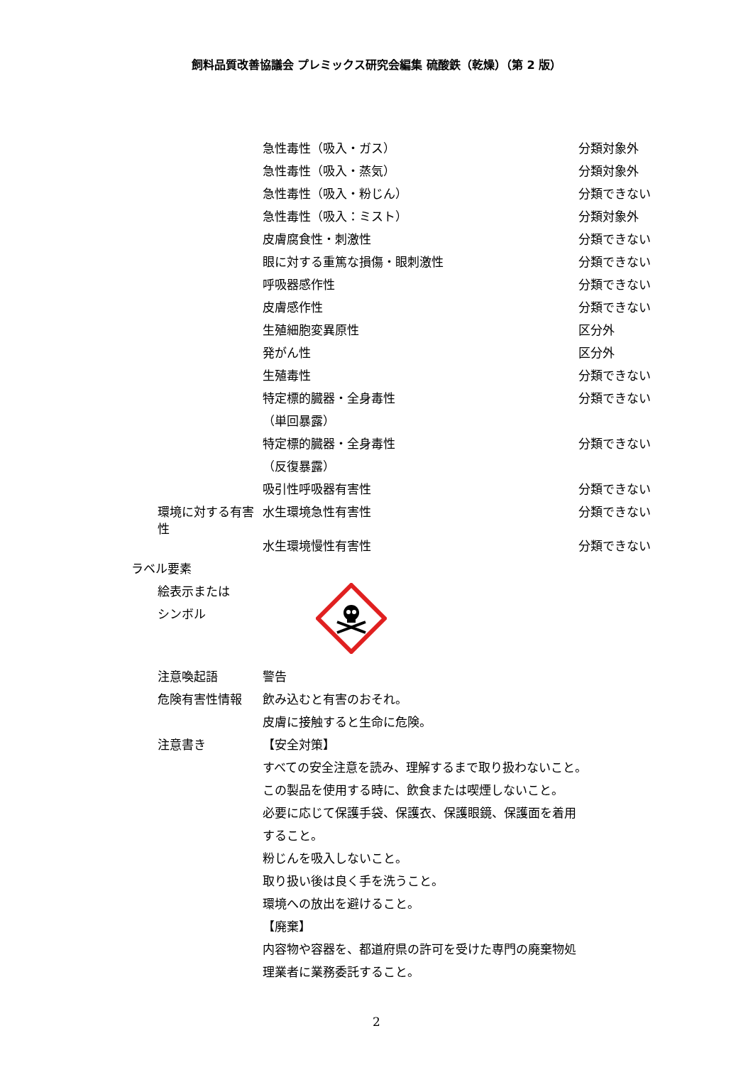飼料品質改善協議会 プレミックス研究会編集 硫酸鉄（乾燥）（第 2 版）
| | 急性毒性（吸入・ガス） | 分類対象外 |
| | 急性毒性（吸入・蒸気） | 分類対象外 |
| | 急性毒性（吸入・粉じん） | 分類できない |
| | 急性毒性（吸入：ミスト） | 分類対象外 |
| | 皮膚腐食性・刺激性 | 分類できない |
| | 眼に対する重篤な損傷・眼刺激性 | 分類できない |
| | 呼吸器感作性 | 分類できない |
| | 皮膚感作性 | 分類できない |
| | 生殖細胞変異原性 | 区分外 |
| | 発がん性 | 区分外 |
| | 生殖毒性 | 分類できない |
| | 特定標的臓器・全身毒性 （単回暴露） | 分類できない |
| | 特定標的臓器・全身毒性 （反復暴露） | 分類できない |
| | 吸引性呼吸器有害性 | 分類できない |
| 環境に対する有害性 | 水生環境急性有害性 | 分類できない |
| | 水生環境慢性有害性 | 分類できない |
| ラベル要素 | | |
| 絵表示または シンボル | | |
| 注意喚起語 | 警告 | |
| 危険有害性情報 | 飲み込むと有害のおそれ。 | |
| | 皮膚に接触すると生命に危険。 | |
| 注意書き | 【安全対策】 | |
| | すべての安全注意を読み、理解するまで取り扱わないこと。 | |
| | この製品を使用する時に、飲食または喫煙しないこと。 | |
| | 必要に応じて保護手袋、保護衣、保護眼鏡、保護面を着用 すること。 | |
| | 粉じんを吸入しないこと。 | |
| | 取り扱い後は良く手を洗うこと。 | |
| | 環境への放出を避けること。 | |
| | 【廃棄】 | |
| | 内容物や容器を、都道府県の許可を受けた専門の廃棄物処 理業者に業務委託すること。 | |
2